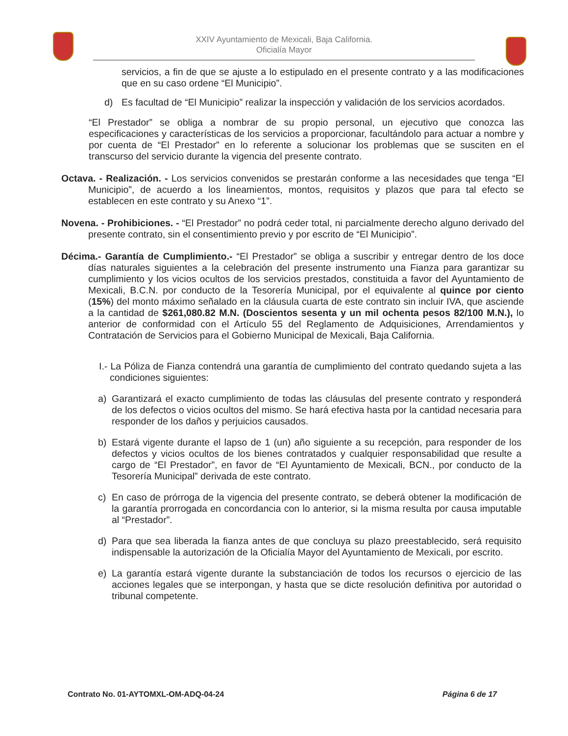XXIV Ayuntamiento de Mexicali, Baja California.
Oficialía Mayor
servicios, a fin de que se ajuste a lo estipulado en el presente contrato y a las modificaciones que en su caso ordene “El Municipio”.
d) Es facultad de “El Municipio” realizar la inspección y validación de los servicios acordados.
“El Prestador” se obliga a nombrar de su propio personal, un ejecutivo que conozca las especificaciones y características de los servicios a proporcionar, facultándolo para actuar a nombre y por cuenta de “El Prestador” en lo referente a solucionar los problemas que se susciten en el transcurso del servicio durante la vigencia del presente contrato.
Octava. - Realización. - Los servicios convenidos se prestarán conforme a las necesidades que tenga “El Municipio”, de acuerdo a los lineamientos, montos, requisitos y plazos que para tal efecto se establecen en este contrato y su Anexo “1”.
Novena. - Prohibiciones. - “El Prestador” no podrá ceder total, ni parcialmente derecho alguno derivado del presente contrato, sin el consentimiento previo y por escrito de “El Municipio”.
Décima.- Garantía de Cumplimiento.- “El Prestador” se obliga a suscribir y entregar dentro de los doce días naturales siguientes a la celebración del presente instrumento una Fianza para garantizar su cumplimiento y los vicios ocultos de los servicios prestados, constituida a favor del Ayuntamiento de Mexicali, B.C.N. por conducto de la Tesorería Municipal, por el equivalente al quince por ciento (15%) del monto máximo señalado en la cláusula cuarta de este contrato sin incluir IVA, que asciende a la cantidad de $261,080.82 M.N. (Doscientos sesenta y un mil ochenta pesos 82/100 M.N.), lo anterior de conformidad con el Artículo 55 del Reglamento de Adquisiciones, Arrendamientos y Contratación de Servicios para el Gobierno Municipal de Mexicali, Baja California.
I.- La Póliza de Fianza contendrá una garantía de cumplimiento del contrato quedando sujeta a las condiciones siguientes:
a) Garantizará el exacto cumplimiento de todas las cláusulas del presente contrato y responderá de los defectos o vicios ocultos del mismo. Se hará efectiva hasta por la cantidad necesaria para responder de los daños y perjuicios causados.
b) Estará vigente durante el lapso de 1 (un) año siguiente a su recepción, para responder de los defectos y vicios ocultos de los bienes contratados y cualquier responsabilidad que resulte a cargo de “El Prestador”, en favor de “El Ayuntamiento de Mexicali, BCN., por conducto de la Tesorería Municipal” derivada de este contrato.
c) En caso de prórroga de la vigencia del presente contrato, se deberá obtener la modificación de la garantía prorrogada en concordancia con lo anterior, si la misma resulta por causa imputable al “Prestador”.
d) Para que sea liberada la fianza antes de que concluya su plazo preestablecido, será requisito indispensable la autorización de la Oficialía Mayor del Ayuntamiento de Mexicali, por escrito.
e) La garantía estará vigente durante la substanciación de todos los recursos o ejercicio de las acciones legales que se interpongan, y hasta que se dicte resolución definitiva por autoridad o tribunal competente.
Contrato No. 01-AYTOMXL-OM-ADQ-04-24 Página 6 de 17